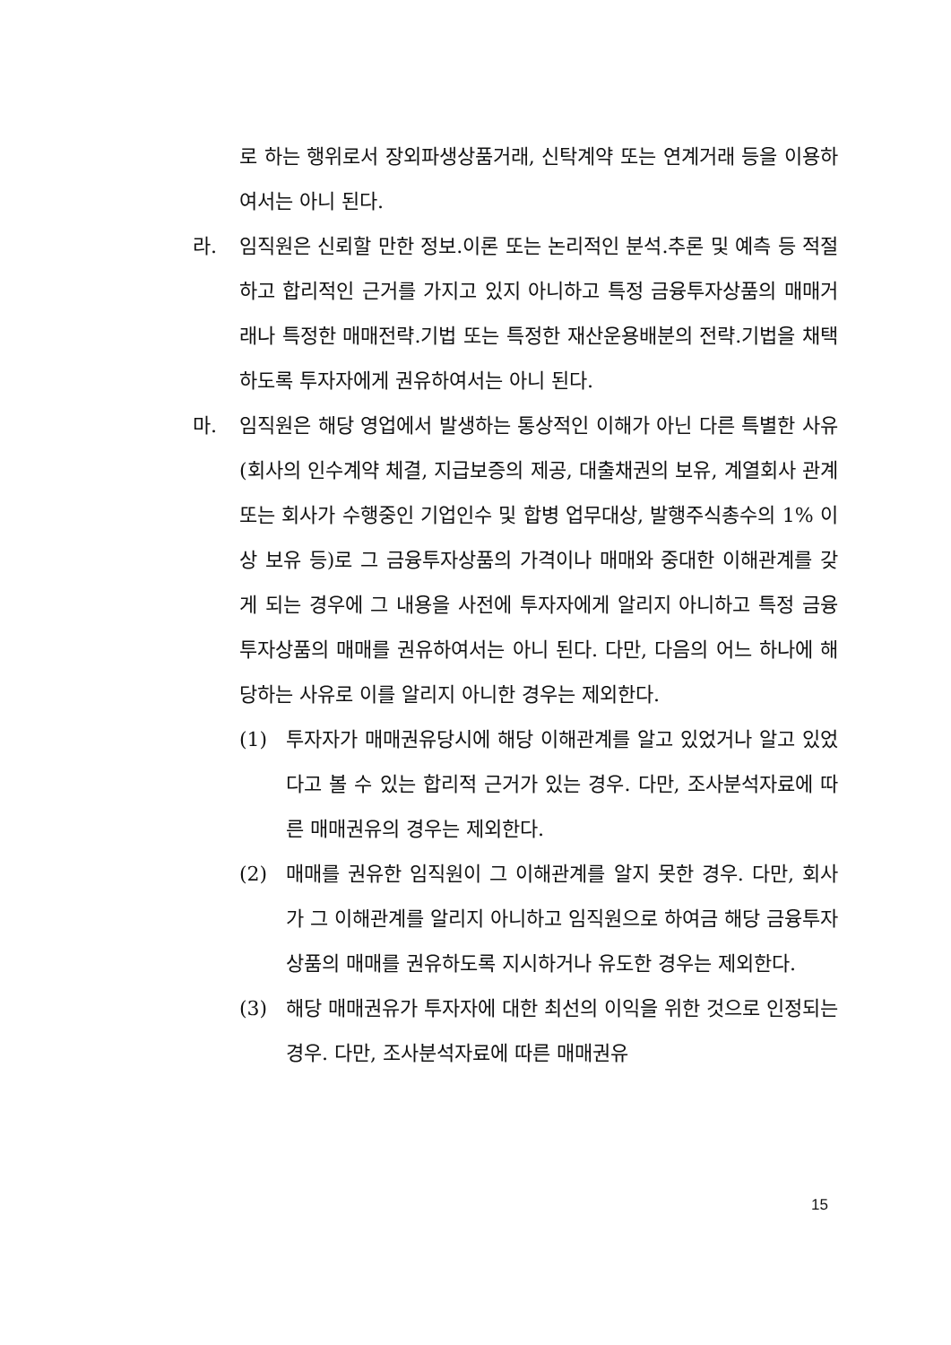로 하는 행위로서 장외파생상품거래, 신탁계약 또는 연계거래 등을 이용하여서는 아니 된다.
라. 임직원은 신뢰할 만한 정보.이론 또는 논리적인 분석.추론 및 예측 등 적절하고 합리적인 근거를 가지고 있지 아니하고 특정 금융투자상품의 매매거래나 특정한 매매전략.기법 또는 특정한 재산운용배분의 전략.기법을 채택하도록 투자자에게 권유하여서는 아니 된다.
마. 임직원은 해당 영업에서 발생하는 통상적인 이해가 아닌 다른 특별한 사유(회사의 인수계약 체결, 지급보증의 제공, 대출채권의 보유, 계열회사 관계 또는 회사가 수행중인 기업인수 및 합병 업무대상, 발행주식총수의 1% 이상 보유 등)로 그 금융투자상품의 가격이나 매매와 중대한 이해관계를 갖게 되는 경우에 그 내용을 사전에 투자자에게 알리지 아니하고 특정 금융투자상품의 매매를 권유하여서는 아니 된다. 다만, 다음의 어느 하나에 해당하는 사유로 이를 알리지 아니한 경우는 제외한다.
(1) 투자자가 매매권유당시에 해당 이해관계를 알고 있었거나 알고 있었다고 볼 수 있는 합리적 근거가 있는 경우. 다만, 조사분석자료에 따른 매매권유의 경우는 제외한다.
(2) 매매를 권유한 임직원이 그 이해관계를 알지 못한 경우. 다만, 회사가 그 이해관계를 알리지 아니하고 임직원으로 하여금 해당 금융투자상품의 매매를 권유하도록 지시하거나 유도한 경우는 제외한다.
(3) 해당 매매권유가 투자자에 대한 최선의 이익을 위한 것으로 인정되는 경우. 다만, 조사분석자료에 따른 매매권유
15